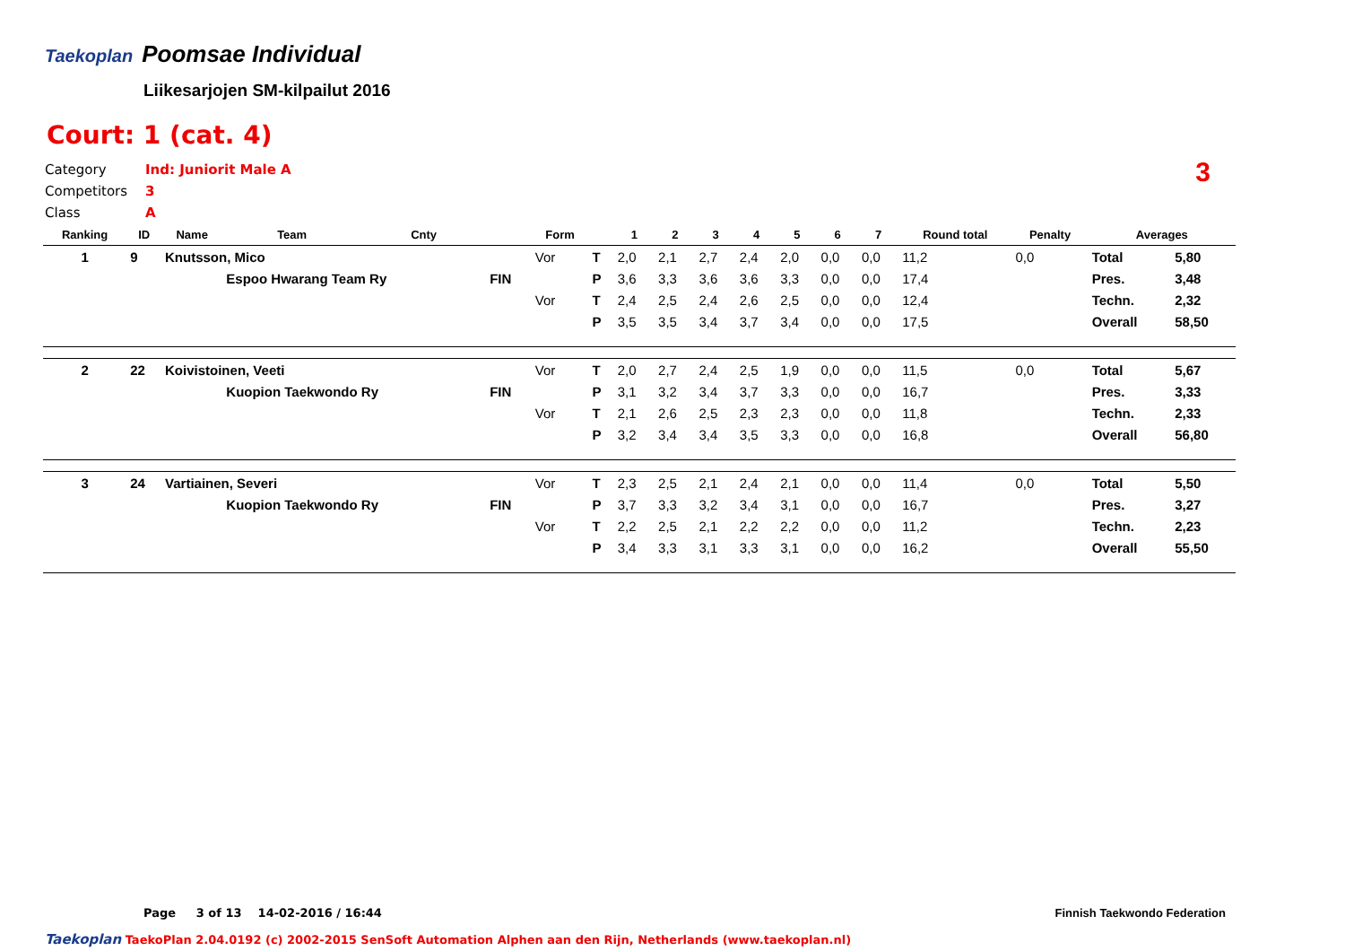Taekoplan
Poomsae Individual
Liikesarjojen SM-kilpailut 2016
Court: 1 (cat. 4)
Category Ind: Juniorit Male A
Competitors 3
Class A
3
| Ranking | ID | Name | Team | Cnty | | Form | | 1 | 2 | 3 | 4 | 5 | 6 | 7 | Round total | Penalty | Averages | |
| --- | --- | --- | --- | --- | --- | --- | --- | --- | --- | --- | --- | --- | --- | --- | --- | --- | --- | --- |
| 1 | 9 | Knutsson, Mico | | | | Vor | T | 2,0 | 2,1 | 2,7 | 2,4 | 2,0 | 0,0 | 0,0 | 11,2 | 0,0 | Total | 5,80 |
| | | | Espoo Hwarang Team Ry | | FIN | | P | 3,6 | 3,3 | 3,6 | 3,6 | 3,3 | 0,0 | 0,0 | 17,4 | | Pres. | 3,48 |
| | | | | | | Vor | T | 2,4 | 2,5 | 2,4 | 2,6 | 2,5 | 0,0 | 0,0 | 12,4 | | Techn. | 2,32 |
| | | | | | | | P | 3,5 | 3,5 | 3,4 | 3,7 | 3,4 | 0,0 | 0,0 | 17,5 | | Overall | 58,50 |
| 2 | 22 | Koivistoinen, Veeti | | | | Vor | T | 2,0 | 2,7 | 2,4 | 2,5 | 1,9 | 0,0 | 0,0 | 11,5 | 0,0 | Total | 5,67 |
| | | | Kuopion Taekwondo Ry | | FIN | | P | 3,1 | 3,2 | 3,4 | 3,7 | 3,3 | 0,0 | 0,0 | 16,7 | | Pres. | 3,33 |
| | | | | | | Vor | T | 2,1 | 2,6 | 2,5 | 2,3 | 2,3 | 0,0 | 0,0 | 11,8 | | Techn. | 2,33 |
| | | | | | | | P | 3,2 | 3,4 | 3,4 | 3,5 | 3,3 | 0,0 | 0,0 | 16,8 | | Overall | 56,80 |
| 3 | 24 | Vartiainen, Severi | | | | Vor | T | 2,3 | 2,5 | 2,1 | 2,4 | 2,1 | 0,0 | 0,0 | 11,4 | 0,0 | Total | 5,50 |
| | | | Kuopion Taekwondo Ry | | FIN | | P | 3,7 | 3,3 | 3,2 | 3,4 | 3,1 | 0,0 | 0,0 | 16,7 | | Pres. | 3,27 |
| | | | | | | Vor | T | 2,2 | 2,5 | 2,1 | 2,2 | 2,2 | 0,0 | 0,0 | 11,2 | | Techn. | 2,23 |
| | | | | | | | P | 3,4 | 3,3 | 3,1 | 3,3 | 3,1 | 0,0 | 0,0 | 16,2 | | Overall | 55,50 |
Page 3 of 13 14-02-2016 / 16:44
Finnish Taekwondo Federation
Taekoplan TaekoPlan 2.04.0192 (c) 2002-2015 SenSoft Automation Alphen aan den Rijn, Netherlands (www.taekoplan.nl)